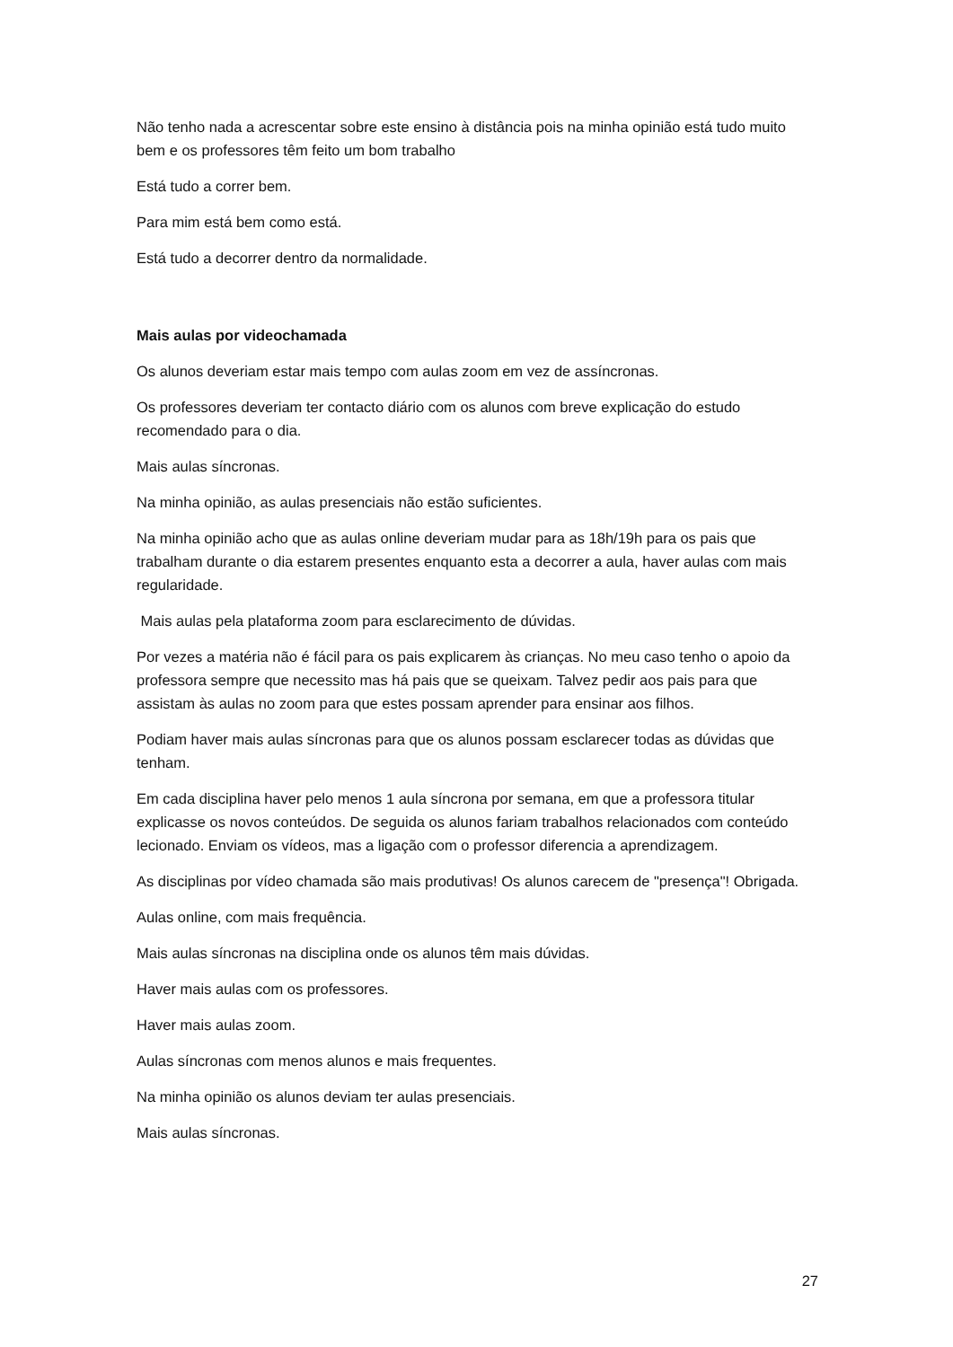Não tenho nada a acrescentar sobre este ensino à distância pois na minha opinião está tudo muito bem e os professores têm feito um bom trabalho
Está tudo a correr bem.
Para mim está bem como está.
Está tudo a decorrer dentro da normalidade.
Mais aulas por videochamada
Os alunos deveriam estar mais tempo com aulas zoom em vez de assíncronas.
Os professores deveriam ter contacto diário com os alunos com breve explicação do estudo recomendado para o dia.
Mais aulas síncronas.
Na minha opinião, as aulas presenciais não estão suficientes.
Na minha opinião acho que as aulas online deveriam mudar para as 18h/19h para os pais que trabalham durante o dia estarem presentes enquanto esta a decorrer a aula, haver aulas com mais regularidade.
Mais aulas pela plataforma zoom para esclarecimento de dúvidas.
Por vezes a matéria não é fácil para os pais explicarem às crianças. No meu caso tenho o apoio da professora sempre que necessito mas há pais que se queixam. Talvez pedir aos pais para que assistam às aulas no zoom para que estes possam aprender para ensinar aos filhos.
Podiam haver mais aulas síncronas para que os alunos possam esclarecer todas as dúvidas que tenham.
Em cada disciplina haver pelo menos 1 aula síncrona por semana, em que a professora titular explicasse os novos conteúdos. De seguida os alunos fariam trabalhos relacionados com conteúdo lecionado. Enviam os vídeos, mas a ligação com o professor diferencia a aprendizagem.
As disciplinas por vídeo chamada são mais produtivas! Os alunos carecem de "presença"! Obrigada.
Aulas online, com mais frequência.
Mais aulas síncronas na disciplina onde os alunos têm mais dúvidas.
Haver mais aulas com os professores.
Haver mais aulas zoom.
Aulas síncronas com menos alunos e mais frequentes.
Na minha opinião os alunos deviam ter aulas presenciais.
Mais aulas síncronas.
27